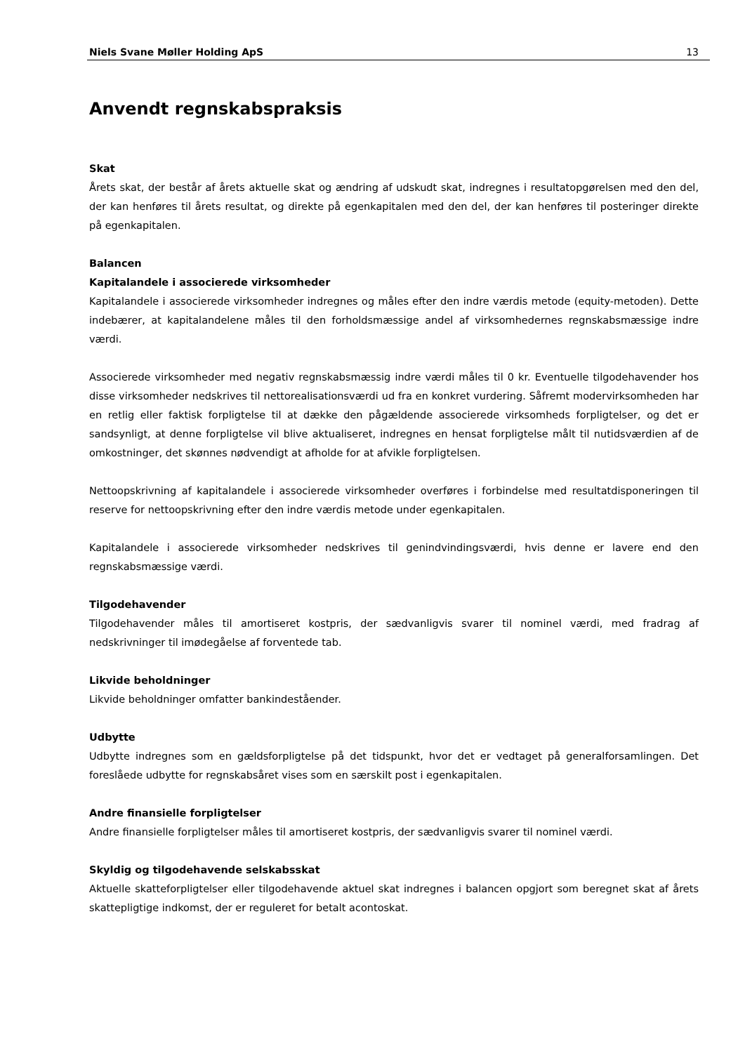Niels Svane Møller Holding ApS 13
Anvendt regnskabspraksis
Skat
Årets skat, der består af årets aktuelle skat og ændring af udskudt skat, indregnes i resultatopgørelsen med den del, der kan henføres til årets resultat, og direkte på egenkapitalen med den del, der kan henføres til posteringer direkte på egenkapitalen.
Balancen
Kapitalandele i associerede virksomheder
Kapitalandele i associerede virksomheder indregnes og måles efter den indre værdis metode (equity-metoden). Dette indebærer, at kapitalandelene måles til den forholdsmæssige andel af virksomhedernes regnskabsmæssige indre værdi.
Associerede virksomheder med negativ regnskabsmæssig indre værdi måles til 0 kr. Eventuelle tilgodehavender hos disse virksomheder nedskrives til nettorealisationsværdi ud fra en konkret vurdering. Såfremt modervirksomheden har en retlig eller faktisk forpligtelse til at dække den pågældende associerede virksomheds forpligtelser, og det er sandsynligt, at denne forpligtelse vil blive aktualiseret, indregnes en hensat forpligtelse målt til nutidsværdien af de omkostninger, det skønnes nødvendigt at afholde for at afvikle forpligtelsen.
Nettoopskrivning af kapitalandele i associerede virksomheder overføres i forbindelse med resultatdisponeringen til reserve for nettoopskrivning efter den indre værdis metode under egenkapitalen.
Kapitalandele i associerede virksomheder nedskrives til genindvindingsværdi, hvis denne er lavere end den regnskabsmæssige værdi.
Tilgodehavender
Tilgodehavender måles til amortiseret kostpris, der sædvanligvis svarer til nominel værdi, med fradrag af nedskrivninger til imødegåelse af forventede tab.
Likvide beholdninger
Likvide beholdninger omfatter bankindeståender.
Udbytte
Udbytte indregnes som en gældsforpligtelse på det tidspunkt, hvor det er vedtaget på generalforsamlingen. Det foreslåede udbytte for regnskabsåret vises som en særskilt post i egenkapitalen.
Andre finansielle forpligtelser
Andre finansielle forpligtelser måles til amortiseret kostpris, der sædvanligvis svarer til nominel værdi.
Skyldig og tilgodehavende selskabsskat
Aktuelle skatteforpligtelser eller tilgodehavende aktuel skat indregnes i balancen opgjort som beregnet skat af årets skattepligtige indkomst, der er reguleret for betalt acontoskat.